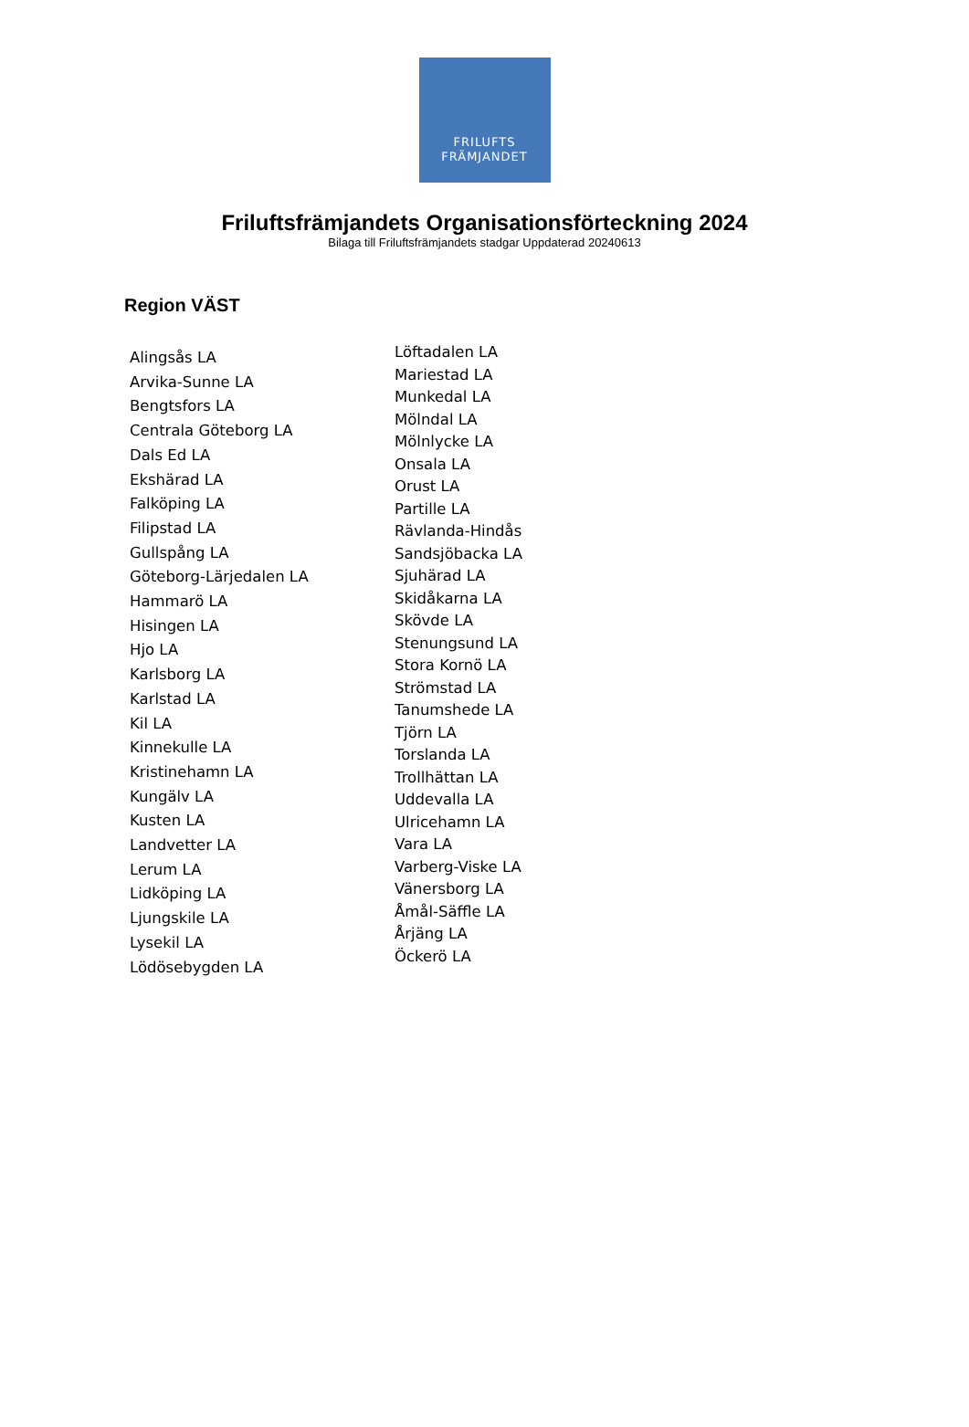FRILUFTS
FRÄMJANDET
Friluftsfrämjandets Organisationsförteckning 2024
Bilaga till Friluftsfrämjandets stadgar Uppdaterad 20240613
Region VÄST
Alingsås LA
Arvika-Sunne LA
Bengtsfors LA
Centrala Göteborg LA
Dals Ed LA
Ekshärad LA
Falköping LA
Filipstad LA
Gullspång LA
Göteborg-Lärjedalen LA
Hammarö LA
Hisingen LA
Hjo LA
Karlsborg LA
Karlstad LA
Kil LA
Kinnekulle LA
Kristinehamn LA
Kungälv LA
Kusten LA
Landvetter LA
Lerum LA
Lidköping LA
Ljungskile LA
Lysekil LA
Lödösebygden LA
Löftadalen LA
Mariestad LA
Munkedal LA
Mölndal LA
Mölnlycke LA
Onsala LA
Orust LA
Partille LA
Rävlanda-Hindås
Sandsjöbacka LA
Sjuhärad LA
Skidåkarna LA
Skövde LA
Stenungsund LA
Stora Kornö LA
Strömstad LA
Tanumshede LA
Tjörn LA
Torslanda LA
Trollhättan LA
Uddevalla LA
Ulricehamn LA
Vara LA
Varberg-Viske LA
Vänersborg LA
Åmål-Säffle LA
Årjäng LA
Öckerö LA